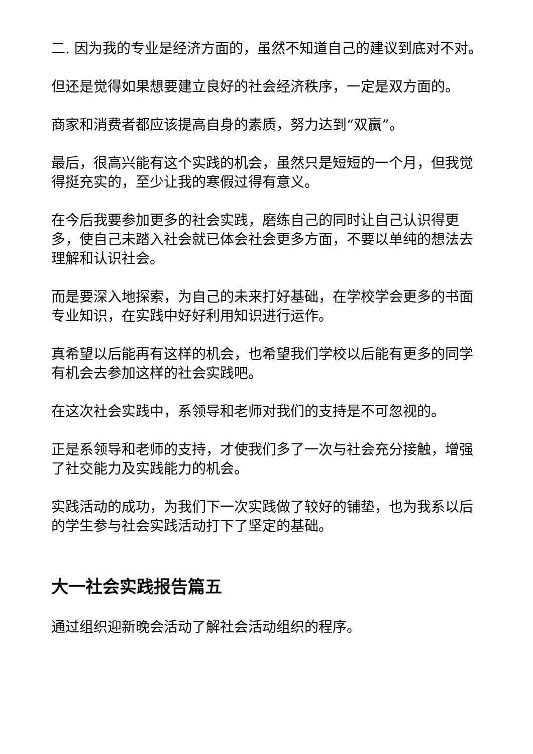二. 因为我的专业是经济方面的，虽然不知道自己的建议到底对不对。
但还是觉得如果想要建立良好的社会经济秩序，一定是双方面的。
商家和消费者都应该提高自身的素质，努力达到“双赢”。
最后，很高兴能有这个实践的机会，虽然只是短短的一个月，但我觉得挺充实的，至少让我的寒假过得有意义。
在今后我要参加更多的社会实践，磨练自己的同时让自己认识得更多，使自己未踏入社会就已体会社会更多方面，不要以单纯的想法去理解和认识社会。
而是要深入地探索，为自己的未来打好基础，在学校学会更多的书面专业知识，在实践中好好利用知识进行运作。
真希望以后能再有这样的机会，也希望我们学校以后能有更多的同学有机会去参加这样的社会实践吧。
在这次社会实践中，系领导和老师对我们的支持是不可忽视的。
正是系领导和老师的支持，才使我们多了一次与社会充分接触，增强了社交能力及实践能力的机会。
实践活动的成功，为我们下一次实践做了较好的铺垫，也为我系以后的学生参与社会实践活动打下了坚定的基础。
大一社会实践报告篇五
通过组织迎新晚会活动了解社会活动组织的程序。